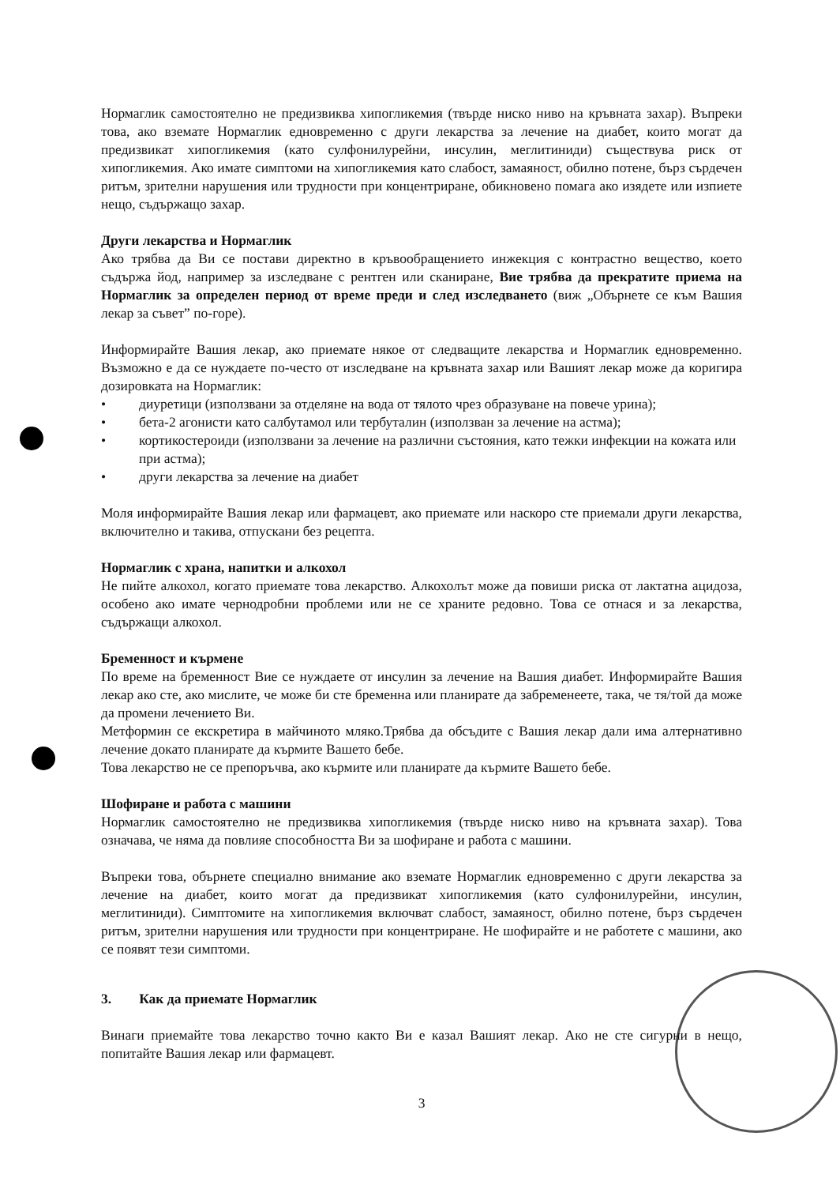Нормаглик самостоятелно не предизвиква хипогликемия (твърде ниско ниво на кръвната захар). Въпреки това, ако вземате Нормаглик едновременно с други лекарства за лечение на диабет, които могат да предизвикат хипогликемия (като сулфонилурейни, инсулин, меглитиниди) съществува риск от хипогликемия. Ако имате симптоми на хипогликемия като слабост, замаяност, обилно потене, бърз сърдечен ритъм, зрителни нарушения или трудности при концентриране, обикновено помага ако изядете или изпиете нещо, съдържащо захар.
Други лекарства и Нормаглик
Ако трябва да Ви се постави директно в кръвообращението инжекция с контрастно вещество, което съдържа йод, например за изследване с рентген или сканиране, Вие трябва да прекратите приема на Нормаглик за определен период от време преди и след изследването (виж „Обърнете се към Вашия лекар за съвет” по-горе).
Информирайте Вашия лекар, ако приемате някое от следващите лекарства и Нормаглик едновременно. Възможно е да се нуждаете по-често от изследване на кръвната захар или Вашият лекар може да коригира дозировката на Нормаглик:
• диуретици (използвани за отделяне на вода от тялото чрез образуване на повече урина);
• бета-2 агонисти като салбутамол или тербуталин (използван за лечение на астма);
• кортикостероиди (използвани за лечение на различни състояния, като тежки инфекции на кожата или при астма);
• други лекарства за лечение на диабет
Моля информирайте Вашия лекар или фармацевт, ако приемате или наскоро сте приемали други лекарства, включително и такива, отпускани без рецепта.
Нормаглик с храна, напитки и алкохол
Не пийте алкохол, когато приемате това лекарство. Алкохолът може да повиши риска от лактатна ацидоза, особено ако имате чернодробни проблеми или не се храните редовно. Това се отнася и за лекарства, съдържащи алкохол.
Бременност и кърмене
По време на бременност Вие се нуждаете от инсулин за лечение на Вашия диабет. Информирайте Вашия лекар ако сте, ако мислите, че може би сте бременна или планирате да забременеете, така, че тя/той да може да промени лечението Ви.
Метформин се екскретира в майчиното мляко.Трябва да обсъдите с Вашия лекар дали има алтернативно лечение докато планирате да кърмите Вашето бебе.
Това лекарство не се препоръчва, ако кърмите или планирате да кърмите Вашето бебе.
Шофиране и работа с машини
Нормаглик самостоятелно не предизвиква хипогликемия (твърде ниско ниво на кръвната захар). Това означава, че няма да повлияе способността Ви за шофиране и работа с машини.
Въпреки това, обърнете специално внимание ако вземате Нормаглик едновременно с други лекарства за лечение на диабет, които могат да предизвикат хипогликемия (като сулфонилурейни, инсулин, меглитиниди). Симптомите на хипогликемия включват слабост, замаяност, обилно потене, бърз сърдечен ритъм, зрителни нарушения или трудности при концентриране. Не шофирайте и не работете с машини, ако се появят тези симптоми.
3. Как да приемате Нормаглик
Винаги приемайте това лекарство точно както Ви е казал Вашият лекар. Ако не сте сигурни в нещо, попитайте Вашия лекар или фармацевт.
3